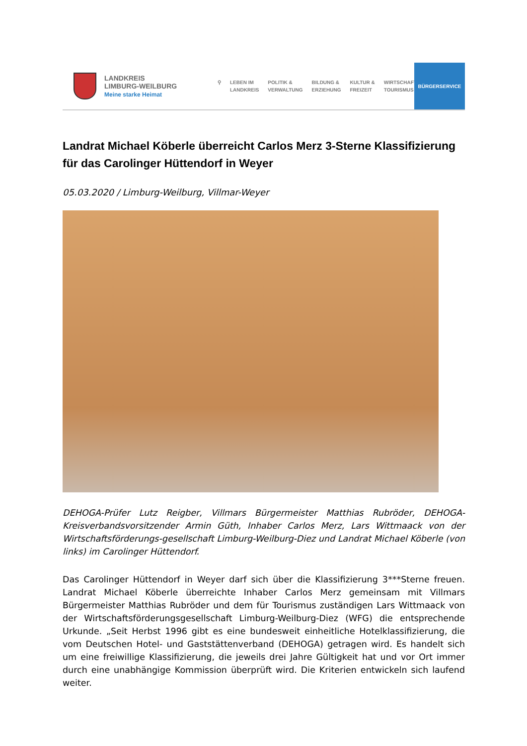LANDKREIS
LIMBURG-WEILBURG
Meine starke Heimat
⚲ LEBEN IM
LANDKREIS
POLITIK &
VERWALTUNG
BILDUNG &
ERZIEHUNG
KULTUR &
FREIZEIT
WIRTSCHAFT &
TOURISMUS
BÜRGERSERVICE
Landrat Michael Köberle überreicht Carlos Merz 3-Sterne Klassifizierung für das Carolinger Hüttendorf in Weyer
05.03.2020 / Limburg-Weilburg, Villmar-Weyer
DEHOGA-Prüfer Lutz Reigber, Villmars Bürgermeister Matthias Rubröder, DEHOGA-Kreisverbandsvorsitzender Armin Güth, Inhaber Carlos Merz, Lars Wittmaack von der Wirtschaftsförderungs-gesellschaft Limburg-Weilburg-Diez und Landrat Michael Köberle (von links) im Carolinger Hüttendorf.
Das Carolinger Hüttendorf in Weyer darf sich über die Klassifizierung 3***Sterne freuen. Landrat Michael Köberle überreichte Inhaber Carlos Merz gemeinsam mit Villmars Bürgermeister Matthias Rubröder und dem für Tourismus zuständigen Lars Wittmaack von der Wirtschaftsförderungsgesellschaft Limburg-Weilburg-Diez (WFG) die entsprechende Urkunde. „Seit Herbst 1996 gibt es eine bundesweit einheitliche Hotelklassifizierung, die vom Deutschen Hotel- und Gaststättenverband (DEHOGA) getragen wird. Es handelt sich um eine freiwillige Klassifizierung, die jeweils drei Jahre Gültigkeit hat und vor Ort immer durch eine unabhängige Kommission überprüft wird. Die Kriterien entwickeln sich laufend weiter.